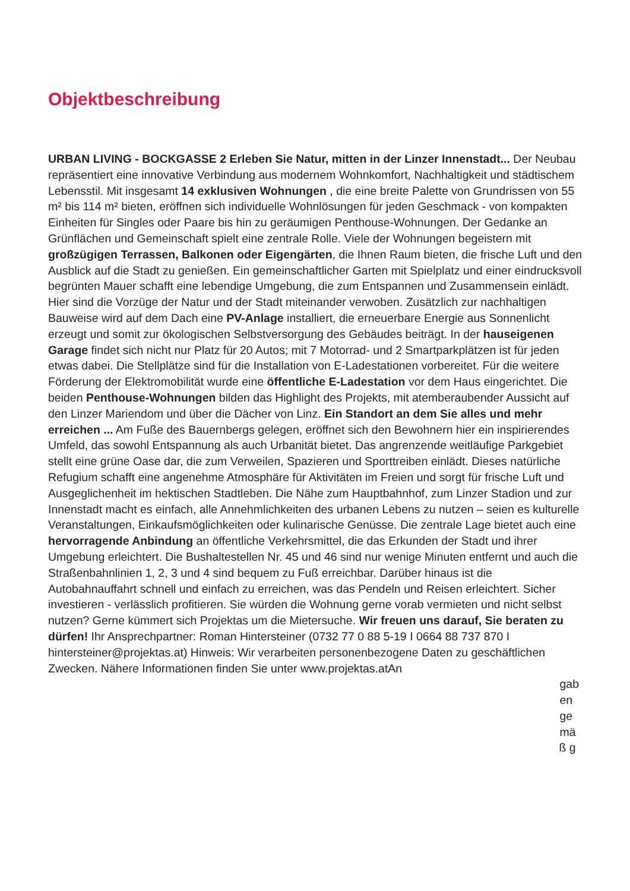Objektbeschreibung
URBAN LIVING - BOCKGASSE 2 Erleben Sie Natur, mitten in der Linzer Innenstadt... Der Neubau repräsentiert eine innovative Verbindung aus modernem Wohnkomfort, Nachhaltigkeit und städtischem Lebensstil. Mit insgesamt 14 exklusiven Wohnungen , die eine breite Palette von Grundrissen von 55 m² bis 114 m² bieten, eröffnen sich individuelle Wohnlösungen für jeden Geschmack - von kompakten Einheiten für Singles oder Paare bis hin zu geräumigen Penthouse-Wohnungen. Der Gedanke an Grünflächen und Gemeinschaft spielt eine zentrale Rolle. Viele der Wohnungen begeistern mit großzügigen Terrassen, Balkonen oder Eigengärten, die Ihnen Raum bieten, die frische Luft und den Ausblick auf die Stadt zu genießen. Ein gemeinschaftlicher Garten mit Spielplatz und einer eindrucksvoll begrünten Mauer schafft eine lebendige Umgebung, die zum Entspannen und Zusammensein einlädt. Hier sind die Vorzüge der Natur und der Stadt miteinander verwoben. Zusätzlich zur nachhaltigen Bauweise wird auf dem Dach eine PV-Anlage installiert, die erneuerbare Energie aus Sonnenlicht erzeugt und somit zur ökologischen Selbstversorgung des Gebäudes beiträgt. In der hauseigenen Garage findet sich nicht nur Platz für 20 Autos; mit 7 Motorrad- und 2 Smartparkplätzen ist für jeden etwas dabei. Die Stellplätze sind für die Installation von E-Ladestationen vorbereitet. Für die weitere Förderung der Elektromobilität wurde eine öffentliche E-Ladestation vor dem Haus eingerichtet. Die beiden Penthouse-Wohnungen bilden das Highlight des Projekts, mit atemberaubender Aussicht auf den Linzer Mariendom und über die Dächer von Linz. Ein Standort an dem Sie alles und mehr erreichen ... Am Fuße des Bauernbergs gelegen, eröffnet sich den Bewohnern hier ein inspirierendes Umfeld, das sowohl Entspannung als auch Urbanität bietet. Das angrenzende weitläufige Parkgebiet stellt eine grüne Oase dar, die zum Verweilen, Spazieren und Sporttreiben einlädt. Dieses natürliche Refugium schafft eine angenehme Atmosphäre für Aktivitäten im Freien und sorgt für frische Luft und Ausgeglichenheit im hektischen Stadtleben. Die Nähe zum Hauptbahnhof, zum Linzer Stadion und zur Innenstadt macht es einfach, alle Annehmlichkeiten des urbanen Lebens zu nutzen – seien es kulturelle Veranstaltungen, Einkaufsmöglichkeiten oder kulinarische Genüsse. Die zentrale Lage bietet auch eine hervorragende Anbindung an öffentliche Verkehrsmittel, die das Erkunden der Stadt und ihrer Umgebung erleichtert. Die Bushaltestellen Nr. 45 und 46 sind nur wenige Minuten entfernt und auch die Straßenbahnlinien 1, 2, 3 und 4 sind bequem zu Fuß erreichbar. Darüber hinaus ist die Autobahnauffahrt schnell und einfach zu erreichen, was das Pendeln und Reisen erleichtert. Sicher investieren - verlässlich profitieren. Sie würden die Wohnung gerne vorab vermieten und nicht selbst nutzen? Gerne kümmert sich Projektas um die Mietersuche. Wir freuen uns darauf, Sie beraten zu dürfen! Ihr Ansprechpartner: Roman Hintersteiner (0732 77 0 88 5-19 I 0664 88 737 870 I hintersteiner@projektas.at) Hinweis: Wir verarbeiten personenbezogene Daten zu geschäftlichen Zwecken. Nähere Informationen finden Sie unter www.projektas.atAn
gab
en
ge
mä
ß g